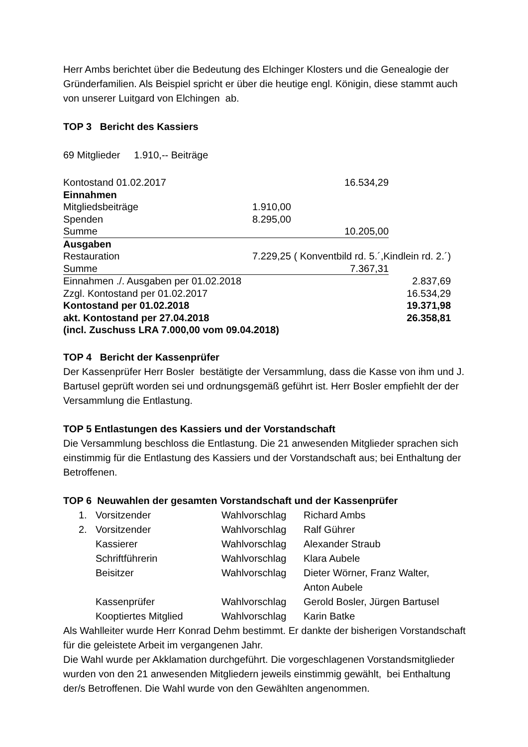Herr Ambs berichtet über die Bedeutung des Elchinger Klosters und die Genealogie der Gründerfamilien. Als Beispiel spricht er über die heutige engl. Königin, diese stammt auch von unserer Luitgard von Elchingen ab.
TOP 3 Bericht des Kassiers
69 Mitglieder 1.910,-- Beiträge
| Kontostand 01.02.2017 | 16.534,29 | | |
| Einnahmen | | | |
| Mitgliedsbeiträge | 1.910,00 | | |
| Spenden | 8.295,00 | | |
| Summe | 10.205,00 | | |
| Ausgaben | | | |
| Restauration | 7.229,25 ( Konventbild rd. 5.´,Kindlein rd. 2.´) | | |
| Summe | 7.367,31 | | |
| Einnahmen ./. Ausgaben per 01.02.2018 | | | 2.837,69 |
| Zzgl. Kontostand per 01.02.2017 | | | 16.534,29 |
| Kontostand per 01.02.2018 | | | 19.371,98 |
| akt. Kontostand per 27.04.2018 | | | 26.358,81 |
| (incl. Zuschuss LRA 7.000,00 vom 09.04.2018) | | | |
TOP 4 Bericht der Kassenprüfer
Der Kassenprüfer Herr Bosler bestätigte der Versammlung, dass die Kasse von ihm und J. Bartusel geprüft worden sei und ordnungsgemäß geführt ist. Herr Bosler empfiehlt der der Versammlung die Entlastung.
TOP 5 Entlastungen des Kassiers und der Vorstandschaft
Die Versammlung beschloss die Entlastung. Die 21 anwesenden Mitglieder sprachen sich einstimmig für die Entlastung des Kassiers und der Vorstandschaft aus; bei Enthaltung der Betroffenen.
TOP 6 Neuwahlen der gesamten Vorstandschaft und der Kassenprüfer
| 1. | Vorsitzender | Wahlvorschlag | Richard Ambs |
| 2. | Vorsitzender | Wahlvorschlag | Ralf Gührer |
| | Kassierer | Wahlvorschlag | Alexander Straub |
| | Schriftführerin | Wahlvorschlag | Klara Aubele |
| | Beisitzer | Wahlvorschlag | Dieter Wörner, Franz Walter, Anton Aubele |
| | Kassenprüfer | Wahlvorschlag | Gerold Bosler, Jürgen Bartusel |
| | Kooptiertes Mitglied | Wahlvorschlag | Karin Batke |
Als Wahlleiter wurde Herr Konrad Dehm bestimmt. Er dankte der bisherigen Vorstandschaft für die geleistete Arbeit im vergangenen Jahr.
Die Wahl wurde per Akklamation durchgeführt. Die vorgeschlagenen Vorstandsmitglieder wurden von den 21 anwesenden Mitgliedern jeweils einstimmig gewählt, bei Enthaltung der/s Betroffenen. Die Wahl wurde von den Gewählten angenommen.